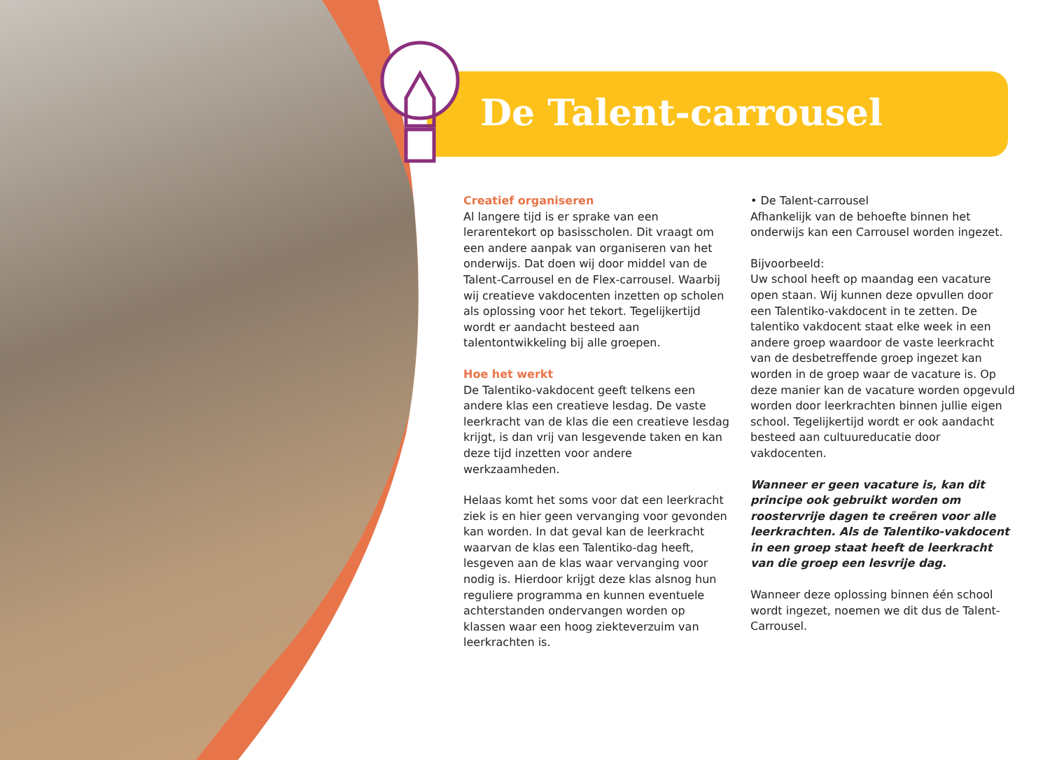De Talent-carrousel
Creatief organiseren
Al langere tijd is er sprake van een lerarentekort op basisscholen. Dit vraagt om een andere aanpak van organiseren van het onderwijs. Dat doen wij door middel van de Talent-Carrousel en de Flex-carrousel. Waarbij wij creatieve vakdocenten inzetten op scholen als oplossing voor het tekort. Tegelijkertijd wordt er aandacht besteed aan talentontwikkeling bij alle groepen.
Hoe het werkt
De Talentiko-vakdocent geeft telkens een andere klas een creatieve lesdag. De vaste leerkracht van de klas die een creatieve lesdag krijgt, is dan vrij van lesgevende taken en kan deze tijd inzetten voor andere werkzaamheden.
Helaas komt het soms voor dat een leerkracht ziek is en hier geen vervanging voor gevonden kan worden. In dat geval kan de leerkracht waarvan de klas een Talentiko-dag heeft, lesgeven aan de klas waar vervanging voor nodig is. Hierdoor krijgt deze klas alsnog hun reguliere programma en kunnen eventuele achterstanden ondervangen worden op klassen waar een hoog ziekteverzuim van leerkrachten is.
• De Talent-carrousel
Afhankelijk van de behoefte binnen het onderwijs kan een Carrousel worden ingezet.
Bijvoorbeeld:
Uw school heeft op maandag een vacature open staan. Wij kunnen deze opvullen door een Talentiko-vakdocent in te zetten. De talentiko vakdocent staat elke week in een andere groep waardoor de vaste leerkracht van de desbetreffende groep ingezet kan worden in de groep waar de vacature is. Op deze manier kan de vacature worden opgevuld worden door leerkrachten binnen jullie eigen school. Tegelijkertijd wordt er ook aandacht besteed aan cultuureducatie door vakdocenten.
Wanneer er geen vacature is, kan dit principe ook gebruikt worden om roostervrije dagen te creëren voor alle leerkrachten. Als de Talentiko-vakdocent in een groep staat heeft de leerkracht van die groep een lesvrije dag.
Wanneer deze oplossing binnen één school wordt ingezet, noemen we dit dus de Talent-Carrousel.